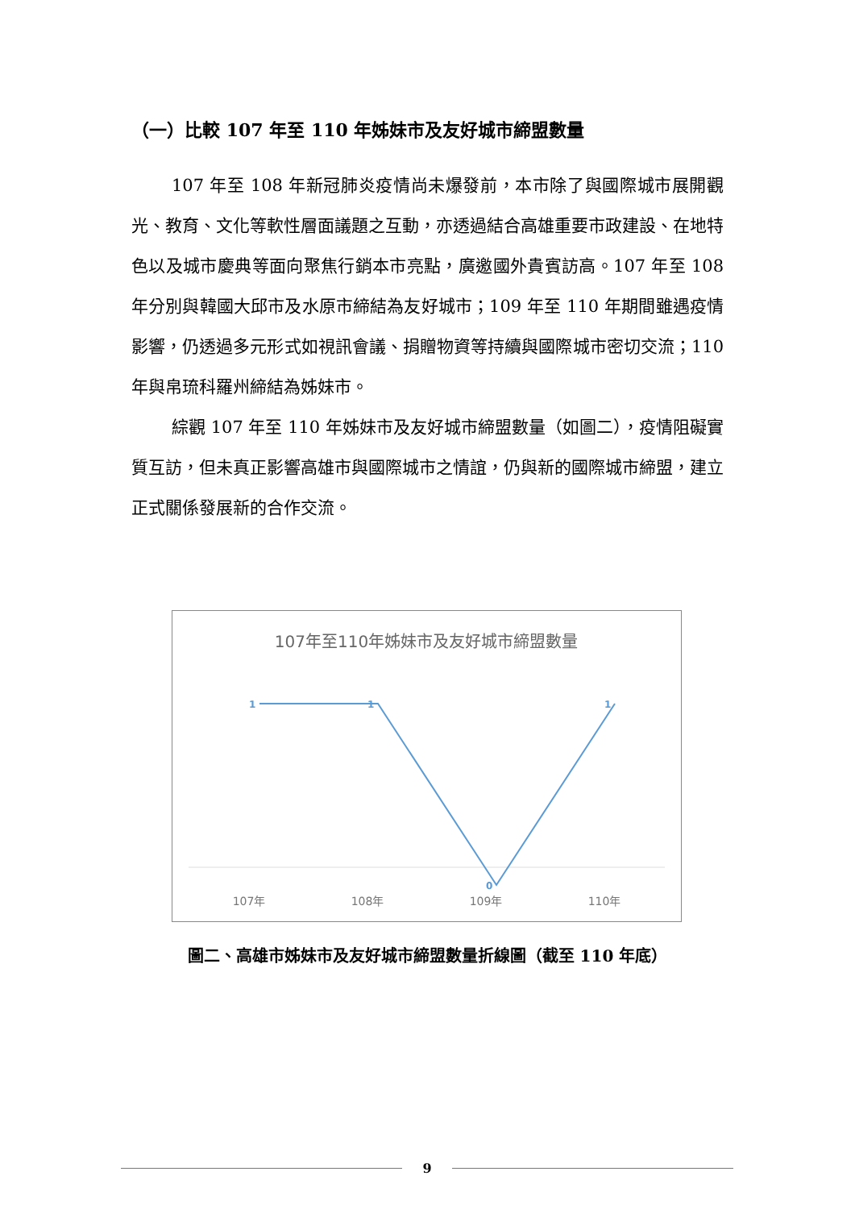（一）比較 107 年至 110 年姊妹市及友好城市締盟數量
107 年至 108 年新冠肺炎疫情尚未爆發前，本市除了與國際城市展開觀光、教育、文化等軟性層面議題之互動，亦透過結合高雄重要市政建設、在地特色以及城市慶典等面向聚焦行銷本市亮點，廣邀國外貴賓訪高。107 年至 108 年分別與韓國大邱市及水原市締結為友好城市；109 年至 110 年期間雖遇疫情影響，仍透過多元形式如視訊會議、捐贈物資等持續與國際城市密切交流；110 年與帛琉科羅州締結為姊妹市。
綜觀 107 年至 110 年姊妹市及友好城市締盟數量（如圖二），疫情阻礙實質互訪，但未真正影響高雄市與國際城市之情誼，仍與新的國際城市締盟，建立正式關係發展新的合作交流。
107年至110年姊妹市及友好城市締盟數量
1
1
0
1
107年
108年
109年
110年
圖二、高雄市姊妹市及友好城市締盟數量折線圖（截至 110 年底）
9